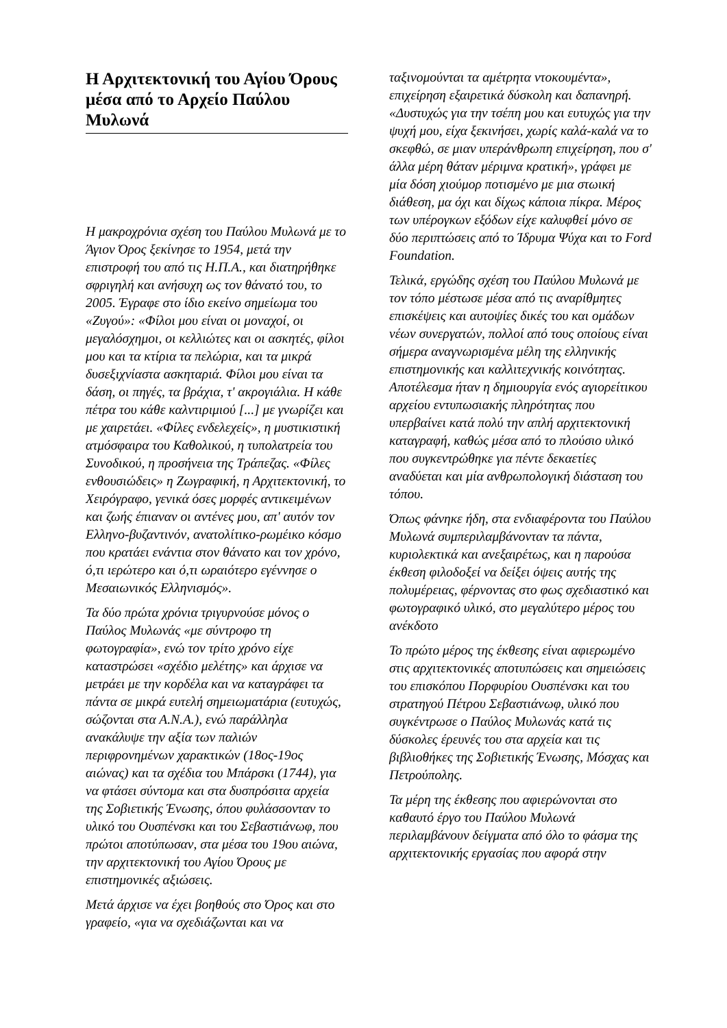Η Αρχιτεκτονική του Αγίου Όρους μέσα από το Αρχείο Παύλου Μυλωνά
Η μακροχρόνια σχέση του Παύλου Μυλωνά με το Άγιον Όρος ξεκίνησε το 1954, μετά την επιστροφή του από τις Η.Π.Α., και διατηρήθηκε σφριγηλή και ανήσυχη ως τον θάνατό του, το 2005. Έγραφε στο ίδιο εκείνο σημείωμα του «Ζυγού»: «Φίλοι μου είναι οι μοναχοί, οι μεγαλόσχημοι, οι κελλιώτες και οι ασκητές, φίλοι μου και τα κτίρια τα πελώρια, και τα μικρά δυσεξιχνίαστα ασκηταριά. Φίλοι μου είναι τα δάση, οι πηγές, τα βράχια, τ' ακρογιάλια. Η κάθε πέτρα του κάθε καλντιριμιού [...] με γνωρίζει και με χαιρετάει. «Φίλες ενδελεχείς», η μυστικιστική ατμόσφαιρα του Καθολικού, η τυπολατρεία του Συνοδικού, η προσήνεια της Τράπεζας. «Φίλες ενθουσιώδεις» η Ζωγραφική, η Αρχιτεκτονική, το Χειρόγραφο, γενικά όσες μορφές αντικειμένων και ζωής έπιαναν οι αντένες μου, απ' αυτόν τον Ελληνο-βυζαντινόν, ανατολίτικο-ρωμέικο κόσμο που κρατάει ενάντια στον θάνατο και τον χρόνο, ό,τι ιερώτερο και ό,τι ωραιότερο εγέννησε ο Μεσαιωνικός Ελληνισμός».
Τα δύο πρώτα χρόνια τριγυρνούσε μόνος ο Παύλος Μυλωνάς «με σύντροφο τη φωτογραφία», ενώ τον τρίτο χρόνο είχε καταστρώσει «σχέδιο μελέτης» και άρχισε να μετράει με την κορδέλα και να καταγράφει τα πάντα σε μικρά ευτελή σημειωματάρια (ευτυχώς, σώζονται στα Α.Ν.Α.), ενώ παράλληλα ανακάλυψε την αξία των παλιών περιφρονημένων χαρακτικών (18ος-19ος αιώνας) και τα σχέδια του Μπάρσκι (1744), για να φτάσει σύντομα και στα δυσπρόσιτα αρχεία της Σοβιετικής Ένωσης, όπου φυλάσσονταν το υλικό του Ουσπένσκι και του Σεβαστιάνωφ, που πρώτοι αποτύπωσαν, στα μέσα του 19ου αιώνα, την αρχιτεκτονική του Αγίου Όρους με επιστημονικές αξιώσεις.
Μετά άρχισε να έχει βοηθούς στο Όρος και στο γραφείο, «για να σχεδιάζωνται και να
ταξινομούνται τα αμέτρητα ντοκουμέντα», επιχείρηση εξαιρετικά δύσκολη και δαπανηρή. «Δυστυχώς για την τσέπη μου και ευτυχώς για την ψυχή μου, είχα ξεκινήσει, χωρίς καλά-καλά να το σκεφθώ, σε μιαν υπεράνθρωπη επιχείρηση, που σ' άλλα μέρη θάταν μέριμνα κρατική», γράφει με μία δόση χιούμορ ποτισμένο με μια στωική διάθεση, μα όχι και δίχως κάποια πίκρα. Μέρος των υπέρογκων εξόδων είχε καλυφθεί μόνο σε δύο περιπτώσεις από το Ίδρυμα Ψύχα και το Ford Foundation.
Τελικά, εργώδης σχέση του Παύλου Μυλωνά με τον τόπο μέστωσε μέσα από τις αναρίθμητες επισκέψεις και αυτοψίες δικές του και ομάδων νέων συνεργατών, πολλοί από τους οποίους είναι σήμερα αναγνωρισμένα μέλη της ελληνικής επιστημονικής και καλλιτεχνικής κοινότητας. Αποτέλεσμα ήταν η δημιουργία ενός αγιορείτικου αρχείου εντυπωσιακής πληρότητας που υπερβαίνει κατά πολύ την απλή αρχιτεκτονική καταγραφή, καθώς μέσα από το πλούσιο υλικό που συγκεντρώθηκε για πέντε δεκαετίες αναδύεται και μία ανθρωπολογική διάσταση του τόπου.
Όπως φάνηκε ήδη, στα ενδιαφέροντα του Παύλου Μυλωνά συμπεριλαμβάνονταν τα πάντα, κυριολεκτικά και ανεξαιρέτως, και η παρούσα έκθεση φιλοδοξεί να δείξει όψεις αυτής της πολυμέρειας, φέρνοντας στο φως σχεδιαστικό και φωτογραφικό υλικό, στο μεγαλύτερο μέρος του ανέκδοτο
Το πρώτο μέρος της έκθεσης είναι αφιερωμένο στις αρχιτεκτονικές αποτυπώσεις και σημειώσεις του επισκόπου Πορφυρίου Ουσπένσκι και του στρατηγού Πέτρου Σεβαστιάνωφ, υλικό που συγκέντρωσε ο Παύλος Μυλωνάς κατά τις δύσκολες έρευνές του στα αρχεία και τις βιβλιοθήκες της Σοβιετικής Ένωσης, Μόσχας και Πετρούπολης.
Τα μέρη της έκθεσης που αφιερώνονται στο καθαυτό έργο του Παύλου Μυλωνά περιλαμβάνουν δείγματα από όλο το φάσμα της αρχιτεκτονικής εργασίας που αφορά στην